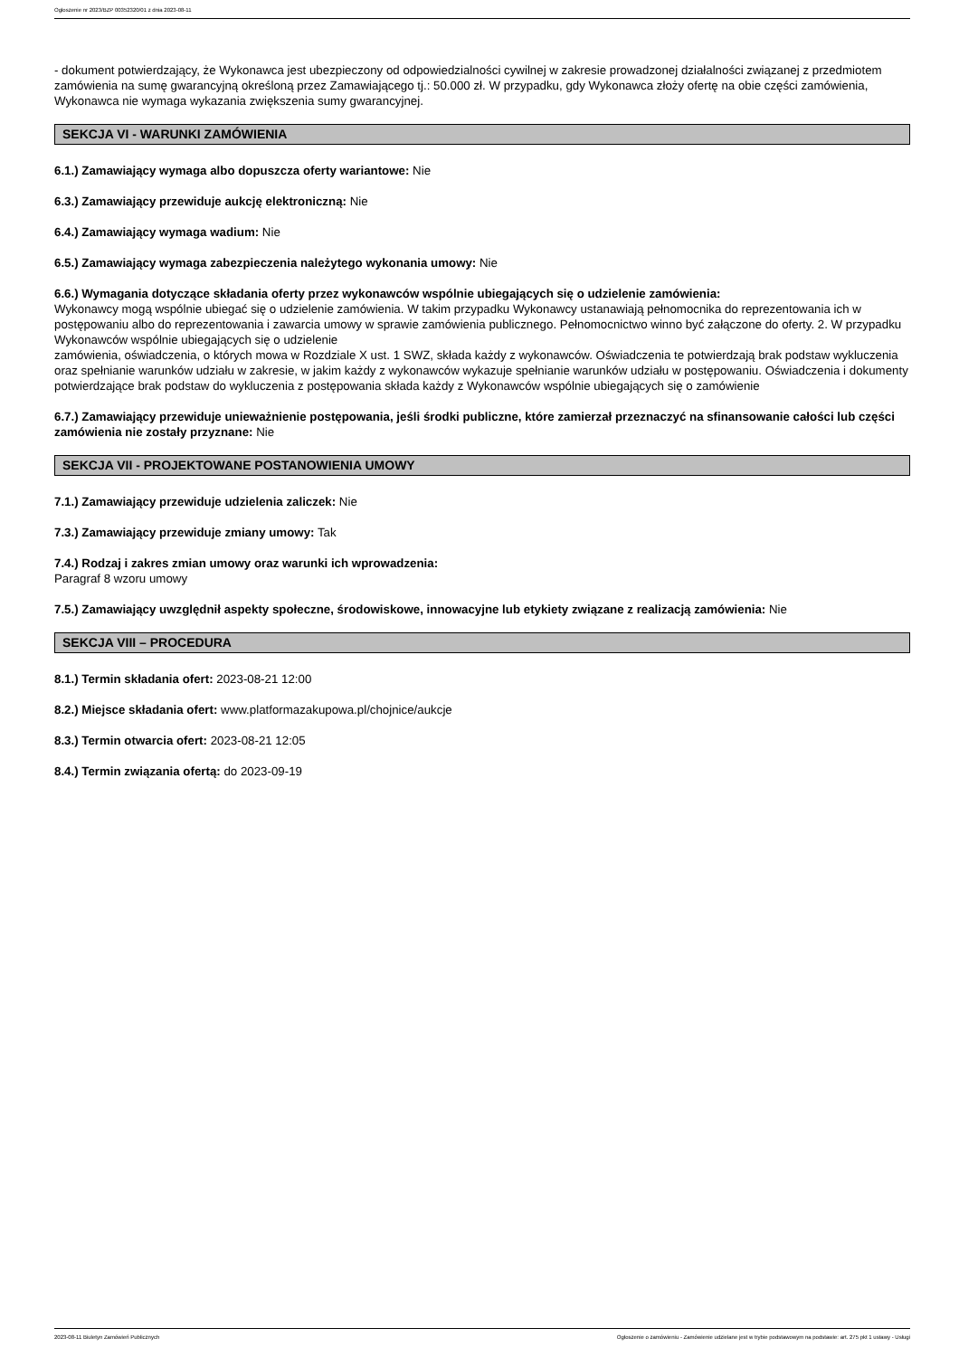Ogłoszenie nr 2023/BZP 00352320/01 z dnia 2023-08-11
- dokument potwierdzający, że Wykonawca jest ubezpieczony od odpowiedzialności cywilnej w zakresie prowadzonej działalności związanej z przedmiotem zamówienia na sumę gwarancyjną określoną przez Zamawiającego tj.: 50.000 zł. W przypadku, gdy Wykonawca złoży ofertę na obie części zamówienia, Wykonawca nie wymaga wykazania zwiększenia sumy gwarancyjnej.
SEKCJA VI - WARUNKI ZAMÓWIENIA
6.1.) Zamawiający wymaga albo dopuszcza oferty wariantowe: Nie
6.3.) Zamawiający przewiduje aukcję elektroniczną: Nie
6.4.) Zamawiający wymaga wadium: Nie
6.5.) Zamawiający wymaga zabezpieczenia należytego wykonania umowy: Nie
6.6.) Wymagania dotyczące składania oferty przez wykonawców wspólnie ubiegających się o udzielenie zamówienia:
Wykonawcy mogą wspólnie ubiegać się o udzielenie zamówienia. W takim przypadku Wykonawcy ustanawiają pełnomocnika do reprezentowania ich w postępowaniu albo do reprezentowania i zawarcia umowy w sprawie zamówienia publicznego. Pełnomocnictwo winno być załączone do oferty. 2. W przypadku Wykonawców wspólnie ubiegających się o udzielenie
zamówienia, oświadczenia, o których mowa w Rozdziale X ust. 1 SWZ, składa każdy z wykonawców. Oświadczenia te potwierdzają brak podstaw wykluczenia oraz spełnianie warunków udziału w zakresie, w jakim każdy z wykonawców wykazuje spełnianie warunków udziału w postępowaniu. Oświadczenia i dokumenty potwierdzające brak podstaw do wykluczenia z postępowania składa każdy z Wykonawców wspólnie ubiegających się o zamówienie
6.7.) Zamawiający przewiduje unieważnienie postępowania, jeśli środki publiczne, które zamierzał przeznaczyć na sfinansowanie całości lub części zamówienia nie zostały przyznane: Nie
SEKCJA VII - PROJEKTOWANE POSTANOWIENIA UMOWY
7.1.) Zamawiający przewiduje udzielenia zaliczek: Nie
7.3.) Zamawiający przewiduje zmiany umowy: Tak
7.4.) Rodzaj i zakres zmian umowy oraz warunki ich wprowadzenia:
Paragraf 8 wzoru umowy
7.5.) Zamawiający uwzględnił aspekty społeczne, środowiskowe, innowacyjne lub etykiety związane z realizacją zamówienia: Nie
SEKCJA VIII – PROCEDURA
8.1.) Termin składania ofert: 2023-08-21 12:00
8.2.) Miejsce składania ofert: www.platformazakupowa.pl/chojnice/aukcje
8.3.) Termin otwarcia ofert: 2023-08-21 12:05
8.4.) Termin związania ofertą: do 2023-09-19
2023-08-11 Biuletyn Zamówień Publicznych Ogłoszenie o zamówieniu - Zamówienie udzielane jest w trybie podstawowym na podstawie: art. 275 pkt 1 ustawy - Usługi